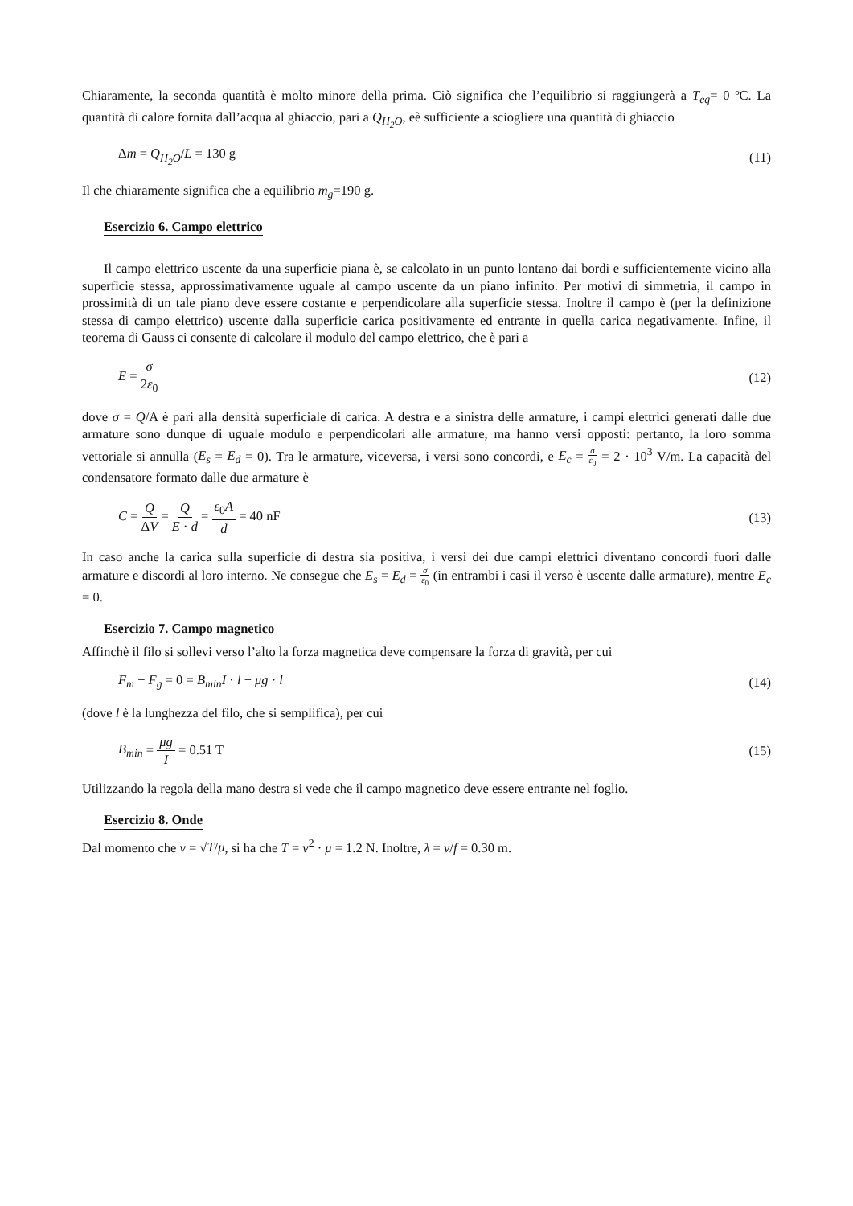Chiaramente, la seconda quantità è molto minore della prima. Ciò significa che l’equilibrio si raggiungerà a T<sub>eq</sub>= 0 ºC. La quantità di calore fornita dall’acqua al ghiaccio, pari a Q<sub>H<sub>2</sub>O</sub>, eè sufficiente a sciogliere una quantità di ghiaccio
Δm = Q<sub>H<sub>2</sub>O</sub>/L = 130 g (11)
Il che chiaramente significa che a equilibrio m<sub>g</sub>=190 g.
Esercizio 6. Campo elettrico
Il campo elettrico uscente da una superficie piana è, se calcolato in un punto lontano dai bordi e sufficientemente vicino alla superficie stessa, approssimativamente uguale al campo uscente da un piano infinito. Per motivi di simmetria, il campo in prossimità di un tale piano deve essere costante e perpendicolare alla superficie stessa. Inoltre il campo è (per la definizione stessa di campo elettrico) uscente dalla superficie carica positivamente ed entrante in quella carica negativamente. Infine, il teorema di Gauss ci consente di calcolare il modulo del campo elettrico, che è pari a
E = σ 2ε<sub>0</sub> (12)
dove σ = Q/A è pari alla densità superficiale di carica. A destra e a sinistra delle armature, i campi elettrici generati dalle due armature sono dunque di uguale modulo e perpendicolari alle armature, ma hanno versi opposti: pertanto, la loro somma vettoriale si annulla (E<sub>s</sub> = E<sub>d</sub> = 0). Tra le armature, viceversa, i versi sono concordi, e E<sub>c</sub> = σ ε<sub>0</sub> = 2 · 10<sup>3</sup> V/m. La capacità del condensatore formato dalle due armature è
C = Q ΔV = Q E · d = ε<sub>0</sub>A d = 40 nF (13)
In caso anche la carica sulla superficie di destra sia positiva, i versi dei due campi elettrici diventano concordi fuori dalle armature e discordi al loro interno. Ne consegue che E<sub>s</sub> = E<sub>d</sub> = σ ε<sub>0</sub> (in entrambi i casi il verso è uscente dalle armature), mentre E<sub>c</sub> = 0.
Esercizio 7. Campo magnetico
Affinchè il filo si sollevi verso l’alto la forza magnetica deve compensare la forza di gravità, per cui
F<sub>m</sub> − F<sub>g</sub> = 0 = B<sub>min</sub>I · l − μg · l (14)
(dove l è la lunghezza del filo, che si semplifica), per cui
B<sub>min</sub> = μg I = 0.51 T (15)
Utilizzando la regola della mano destra si vede che il campo magnetico deve essere entrante nel foglio.
Esercizio 8. Onde
Dal momento che v = √T/μ, si ha che T = v<sup>2</sup> · μ = 1.2 N. Inoltre, λ = v/f = 0.30 m.